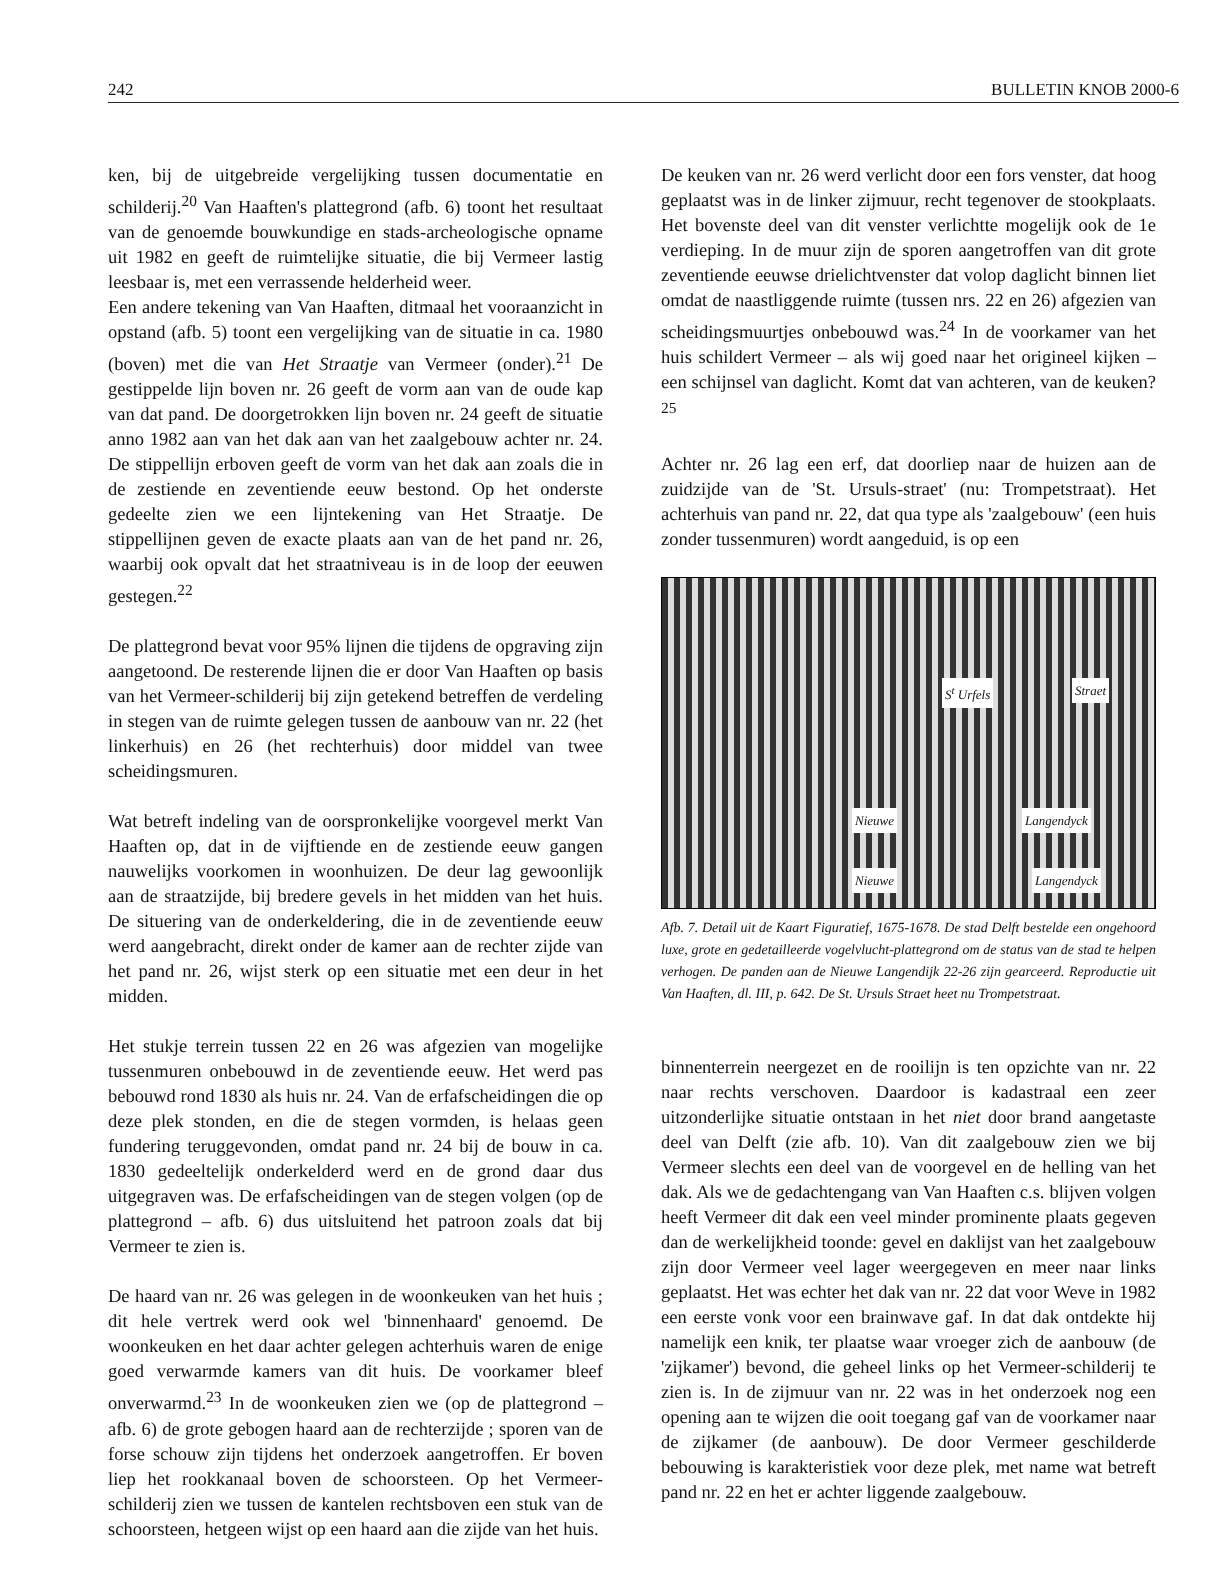242 BULLETIN KNOB 2000-6
ken, bij de uitgebreide vergelijking tussen documentatie en schilderij.<sup>20</sup> Van Haaften's plattegrond (afb. 6) toont het resultaat van de genoemde bouwkundige en stads-archeologische opname uit 1982 en geeft de ruimtelijke situatie, die bij Vermeer lastig leesbaar is, met een verrassende helderheid weer.
Een andere tekening van Van Haaften, ditmaal het vooraanzicht in opstand (afb. 5) toont een vergelijking van de situatie in ca. 1980 (boven) met die van Het Straatje van Vermeer (onder).<sup>21</sup> De gestippelde lijn boven nr. 26 geeft de vorm aan van de oude kap van dat pand. De doorgetrokken lijn boven nr. 24 geeft de situatie anno 1982 aan van het dak aan van het zaalgebouw achter nr. 24. De stippellijn erboven geeft de vorm van het dak aan zoals die in de zestiende en zeventiende eeuw bestond. Op het onderste gedeelte zien we een lijntekening van Het Straatje. De stippellijnen geven de exacte plaats aan van de het pand nr. 26, waarbij ook opvalt dat het straatniveau is in de loop der eeuwen gestegen.<sup>22</sup>
De plattegrond bevat voor 95% lijnen die tijdens de opgraving zijn aangetoond. De resterende lijnen die er door Van Haaften op basis van het Vermeer-schilderij bij zijn getekend betreffen de verdeling in stegen van de ruimte gelegen tussen de aanbouw van nr. 22 (het linkerhuis) en 26 (het rechterhuis) door middel van twee scheidingsmuren.
Wat betreft indeling van de oorspronkelijke voorgevel merkt Van Haaften op, dat in de vijftiende en de zestiende eeuw gangen nauwelijks voorkomen in woonhuizen. De deur lag gewoonlijk aan de straatzijde, bij bredere gevels in het midden van het huis. De situering van de onderkeldering, die in de zeventiende eeuw werd aangebracht, direkt onder de kamer aan de rechter zijde van het pand nr. 26, wijst sterk op een situatie met een deur in het midden.
Het stukje terrein tussen 22 en 26 was afgezien van mogelijke tussenmuren onbebouwd in de zeventiende eeuw. Het werd pas bebouwd rond 1830 als huis nr. 24. Van de erfafscheidingen die op deze plek stonden, en die de stegen vormden, is helaas geen fundering teruggevonden, omdat pand nr. 24 bij de bouw in ca. 1830 gedeeltelijk onderkelderd werd en de grond daar dus uitgegraven was. De erfafscheidingen van de stegen volgen (op de plattegrond – afb. 6) dus uitsluitend het patroon zoals dat bij Vermeer te zien is.
De haard van nr. 26 was gelegen in de woonkeuken van het huis ; dit hele vertrek werd ook wel 'binnenhaard' genoemd. De woonkeuken en het daar achter gelegen achterhuis waren de enige goed verwarmde kamers van dit huis. De voorkamer bleef onverwarmd.<sup>23</sup> In de woonkeuken zien we (op de plattegrond – afb. 6) de grote gebogen haard aan de rechterzijde ; sporen van de forse schouw zijn tijdens het onderzoek aangetroffen. Er boven liep het rookkanaal boven de schoorsteen. Op het Vermeer-schilderij zien we tussen de kantelen rechtsboven een stuk van de schoorsteen, hetgeen wijst op een haard aan die zijde van het huis.
De keuken van nr. 26 werd verlicht door een fors venster, dat hoog geplaatst was in de linker zijmuur, recht tegenover de stookplaats. Het bovenste deel van dit venster verlichtte mogelijk ook de 1e verdieping. In de muur zijn de sporen aangetroffen van dit grote zeventiende eeuwse drielichtvenster dat volop daglicht binnen liet omdat de naastliggende ruimte (tussen nrs. 22 en 26) afgezien van scheidingsmuurtjes onbebouwd was.<sup>24</sup> In de voorkamer van het huis schildert Vermeer – als wij goed naar het origineel kijken – een schijnsel van daglicht. Komt dat van achteren, van de keuken?<sup>25</sup>
Achter nr. 26 lag een erf, dat doorliep naar de huizen aan de zuidzijde van de 'St. Ursuls-straet' (nu: Trompetstraat). Het achterhuis van pand nr. 22, dat qua type als 'zaalgebouw' (een huis zonder tussenmuren) wordt aangeduid, is op een
S<sup>t</sup> Urfels Straet
Nieuwe Langendyck
Nieuwe Langendyck
Afb. 7. Detail uit de Kaart Figuratief, 1675-1678. De stad Delft bestelde een ongehoord luxe, grote en gedetailleerde vogelvlucht-plattegrond om de status van de stad te helpen verhogen. De panden aan de Nieuwe Langendijk 22-26 zijn gearceerd. Reproductie uit Van Haaften, dl. III, p. 642. De St. Ursuls Straet heet nu Trompetstraat.
binnenterrein neergezet en de rooilijn is ten opzichte van nr. 22 naar rechts verschoven. Daardoor is kadastraal een zeer uitzonderlijke situatie ontstaan in het niet door brand aangetaste deel van Delft (zie afb. 10). Van dit zaalgebouw zien we bij Vermeer slechts een deel van de voorgevel en de helling van het dak. Als we de gedachtengang van Van Haaften c.s. blijven volgen heeft Vermeer dit dak een veel minder prominente plaats gegeven dan de werkelijkheid toonde: gevel en daklijst van het zaalgebouw zijn door Vermeer veel lager weergegeven en meer naar links geplaatst. Het was echter het dak van nr. 22 dat voor Weve in 1982 een eerste vonk voor een brainwave gaf. In dat dak ontdekte hij namelijk een knik, ter plaatse waar vroeger zich de aanbouw (de 'zijkamer') bevond, die geheel links op het Vermeer-schilderij te zien is. In de zijmuur van nr. 22 was in het onderzoek nog een opening aan te wijzen die ooit toegang gaf van de voorkamer naar de zijkamer (de aanbouw). De door Vermeer geschilderde bebouwing is karakteristiek voor deze plek, met name wat betreft pand nr. 22 en het er achter liggende zaalgebouw.